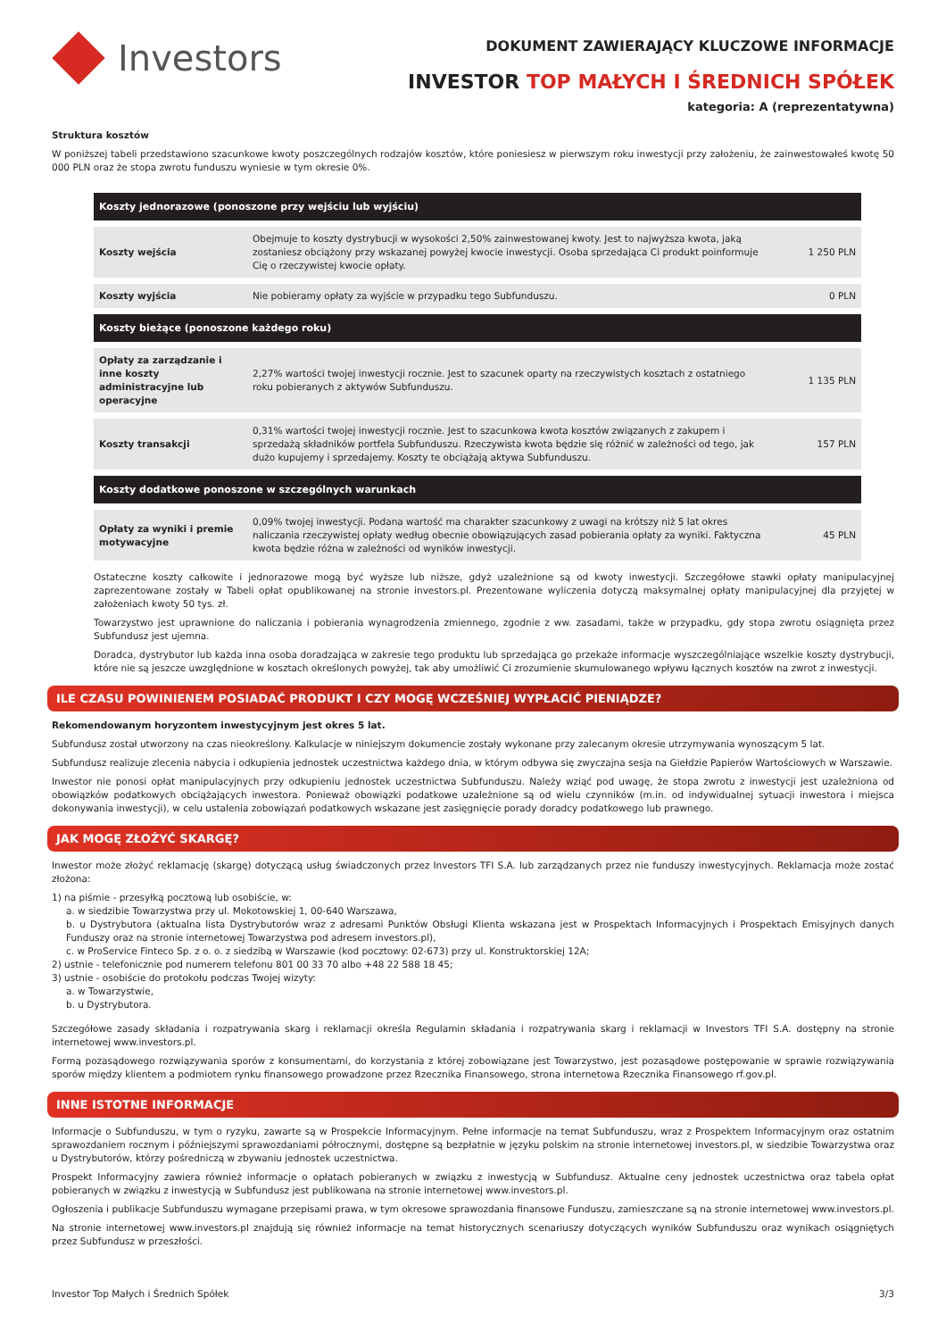Investors
DOKUMENT ZAWIERAJĄCY KLUCZOWE INFORMACJE
INVESTOR TOP MAŁYCH I ŚREDNICH SPÓŁEK
kategoria: A (reprezentatywna)
Struktura kosztów
W poniższej tabeli przedstawiono szacunkowe kwoty poszczególnych rodzajów kosztów, które poniesiesz w pierwszym roku inwestycji przy założeniu, że zainwestowałeś kwotę 50 000 PLN oraz że stopa zwrotu funduszu wyniesie w tym okresie 0%.
| Koszty jednorazowe (ponoszone przy wejściu lub wyjściu) | | |
| --- | --- | --- |
| Koszty wejścia | Obejmuje to koszty dystrybucji w wysokości 2,50% zainwestowanej kwoty. Jest to najwyższa kwota, jaką zostaniesz obciążony przy wskazanej powyżej kwocie inwestycji. Osoba sprzedająca Ci produkt poinformuje Cię o rzeczywistej kwocie opłaty. | 1 250 PLN |
| Koszty wyjścia | Nie pobieramy opłaty za wyjście w przypadku tego Subfunduszu. | 0 PLN |
| Koszty bieżące (ponoszone każdego roku) | | |
| Opłaty za zarządzanie i inne koszty administracyjne lub operacyjne | 2,27% wartości twojej inwestycji rocznie. Jest to szacunek oparty na rzeczywistych kosztach z ostatniego roku pobieranych z aktywów Subfunduszu. | 1 135 PLN |
| Koszty transakcji | 0,31% wartości twojej inwestycji rocznie. Jest to szacunkowa kwota kosztów związanych z zakupem i sprzedażą składników portfela Subfunduszu. Rzeczywista kwota będzie się różnić w zależności od tego, jak dużo kupujemy i sprzedajemy. Koszty te obciążają aktywa Subfunduszu. | 157 PLN |
| Koszty dodatkowe ponoszone w szczególnych warunkach | | |
| Opłaty za wyniki i premie motywacyjne | 0,09% twojej inwestycji. Podana wartość ma charakter szacunkowy z uwagi na krótszy niż 5 lat okres naliczania rzeczywistej opłaty według obecnie obowiązujących zasad pobierania opłaty za wyniki. Faktyczna kwota będzie różna w zależności od wyników inwestycji. | 45 PLN |
Ostateczne koszty całkowite i jednorazowe mogą być wyższe lub niższe, gdyż uzależnione są od kwoty inwestycji. Szczegółowe stawki opłaty manipulacyjnej zaprezentowane zostały w Tabeli opłat opublikowanej na stronie investors.pl. Prezentowane wyliczenia dotyczą maksymalnej opłaty manipulacyjnej dla przyjętej w założeniach kwoty 50 tys. zł.
Towarzystwo jest uprawnione do naliczania i pobierania wynagrodzenia zmiennego, zgodnie z ww. zasadami, także w przypadku, gdy stopa zwrotu osiągnięta przez Subfundusz jest ujemna.
Doradca, dystrybutor lub każda inna osoba doradzająca w zakresie tego produktu lub sprzedająca go przekaże informacje wyszczególniające wszelkie koszty dystrybucji, które nie są jeszcze uwzględnione w kosztach określonych powyżej, tak aby umożliwić Ci zrozumienie skumulowanego wpływu łącznych kosztów na zwrot z inwestycji.
ILE CZASU POWINIENEM POSIADAĆ PRODUKT I CZY MOGĘ WCZEŚNIEJ WYPŁACIĆ PIENIĄDZE?
Rekomendowanym horyzontem inwestycyjnym jest okres 5 lat.
Subfundusz został utworzony na czas nieokreślony. Kalkulacje w niniejszym dokumencie zostały wykonane przy zalecanym okresie utrzymywania wynoszącym 5 lat.
Subfundusz realizuje zlecenia nabycia i odkupienia jednostek uczestnictwa każdego dnia, w którym odbywa się zwyczajna sesja na Giełdzie Papierów Wartościowych w Warszawie.
Inwestor nie ponosi opłat manipulacyjnych przy odkupieniu jednostek uczestnictwa Subfunduszu. Należy wziąć pod uwagę, że stopa zwrotu z inwestycji jest uzależniona od obowiązków podatkowych obciążających inwestora. Ponieważ obowiązki podatkowe uzależnione są od wielu czynników (m.in. od indywidualnej sytuacji inwestora i miejsca dokonywania inwestycji), w celu ustalenia zobowiązań podatkowych wskazane jest zasięgnięcie porady doradcy podatkowego lub prawnego.
JAK MOGĘ ZŁOŻYĆ SKARGĘ?
Inwestor może złożyć reklamację (skargę) dotyczącą usług świadczonych przez Investors TFI S.A. lub zarządzanych przez nie funduszy inwestycyjnych. Reklamacja może zostać złożona:
1) na piśmie - przesyłką pocztową lub osobiście, w:
a. w siedzibie Towarzystwa przy ul. Mokotowskiej 1, 00-640 Warszawa,
b. u Dystrybutora (aktualna lista Dystrybutorów wraz z adresami Punktów Obsługi Klienta wskazana jest w Prospektach Informacyjnych i Prospektach Emisyjnych danych Funduszy oraz na stronie internetowej Towarzystwa pod adresem investors.pl),
c. w ProService Finteco Sp. z o. o. z siedzibą w Warszawie (kod pocztowy: 02-673) przy ul. Konstruktorskiej 12A;
2) ustnie - telefonicznie pod numerem telefonu 801 00 33 70 albo +48 22 588 18 45;
3) ustnie - osobiście do protokołu podczas Twojej wizyty:
a. w Towarzystwie,
b. u Dystrybutora.
Szczegółowe zasady składania i rozpatrywania skarg i reklamacji określa Regulamin składania i rozpatrywania skarg i reklamacji w Investors TFI S.A. dostępny na stronie internetowej www.investors.pl.
Formą pozasądowego rozwiązywania sporów z konsumentami, do korzystania z której zobowiązane jest Towarzystwo, jest pozasądowe postępowanie w sprawie rozwiązywania sporów między klientem a podmiotem rynku finansowego prowadzone przez Rzecznika Finansowego, strona internetowa Rzecznika Finansowego rf.gov.pl.
INNE ISTOTNE INFORMACJE
Informacje o Subfunduszu, w tym o ryzyku, zawarte są w Prospekcie Informacyjnym. Pełne informacje na temat Subfunduszu, wraz z Prospektem Informacyjnym oraz ostatnim sprawozdaniem rocznym i późniejszymi sprawozdaniami półrocznymi, dostępne są bezpłatnie w języku polskim na stronie internetowej investors.pl, w siedzibie Towarzystwa oraz u Dystrybutorów, którzy pośredniczą w zbywaniu jednostek uczestnictwa.
Prospekt Informacyjny zawiera również informacje o opłatach pobieranych w związku z inwestycją w Subfundusz. Aktualne ceny jednostek uczestnictwa oraz tabela opłat pobieranych w związku z inwestycją w Subfundusz jest publikowana na stronie internetowej www.investors.pl.
Ogłoszenia i publikacje Subfunduszu wymagane przepisami prawa, w tym okresowe sprawozdania finansowe Funduszu, zamieszczane są na stronie internetowej www.investors.pl.
Na stronie internetowej www.investors.pl znajdują się również informacje na temat historycznych scenariuszy dotyczących wyników Subfunduszu oraz wynikach osiągniętych przez Subfundusz w przeszłości.
Investor Top Małych i Średnich Spółek 3/3